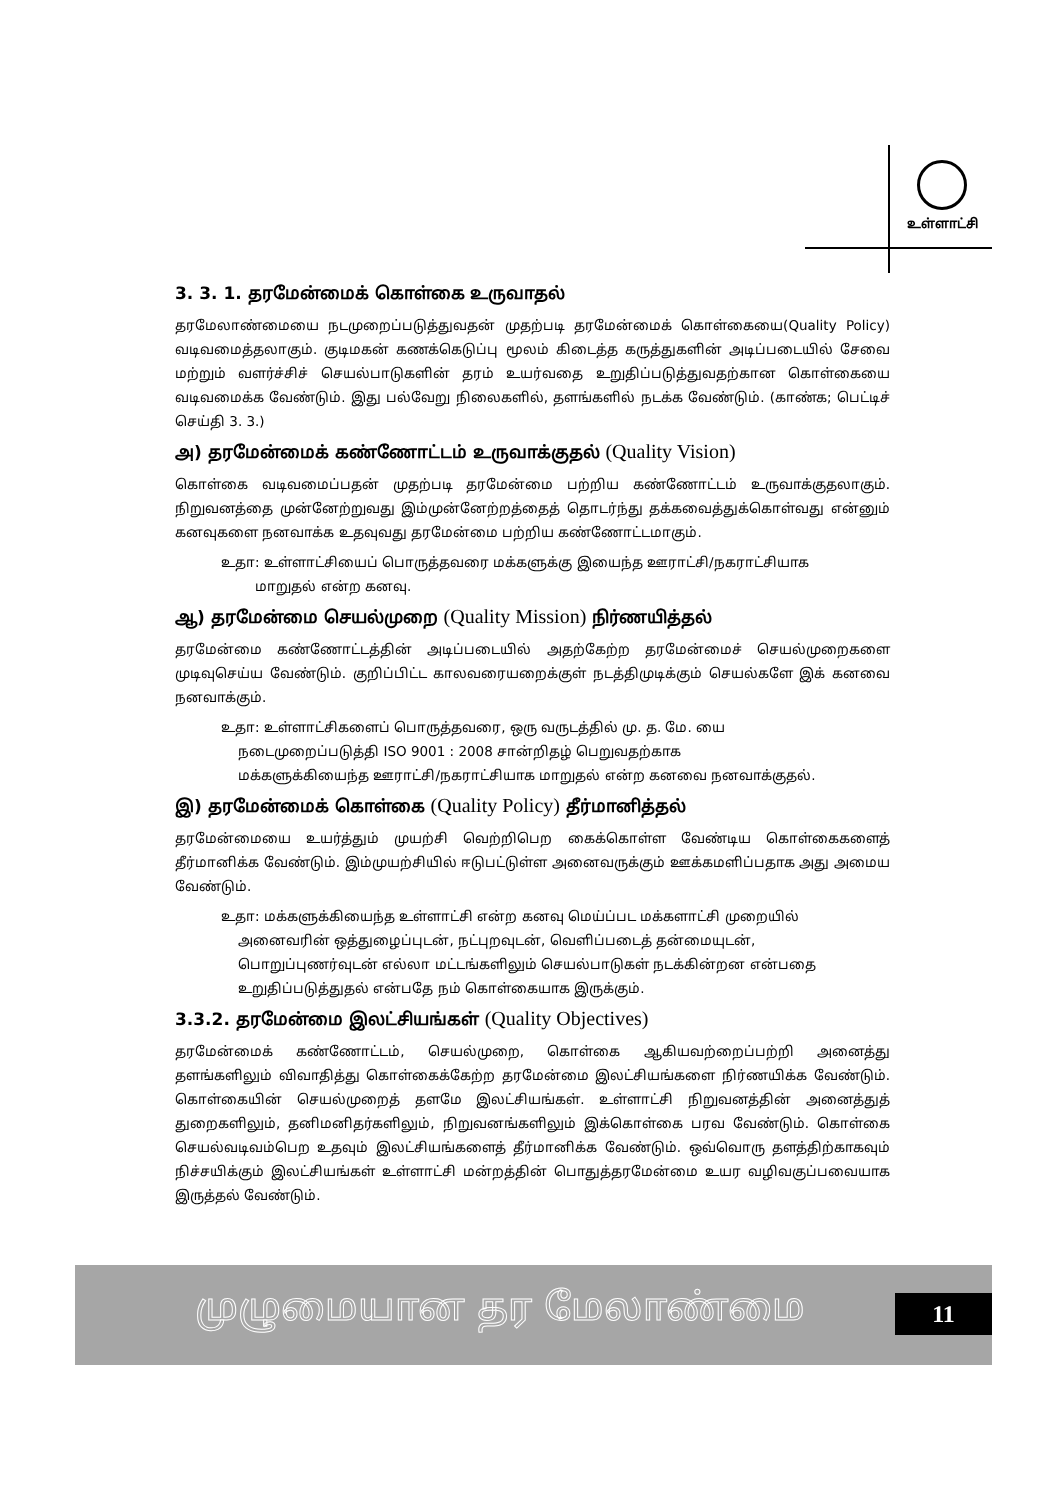உள்ளாட்சி
3. 3. 1. தரமேன்மைக் கொள்கை உருவாதல்
தரமேலாண்மையை நடமுறைப்படுத்துவதன் முதற்படி தரமேன்மைக் கொள்கையை(Quality Policy) வடிவமைத்தலாகும். குடிமகன் கணக்கெடுப்பு மூலம் கிடைத்த கருத்துகளின் அடிப்படையில் சேவை மற்றும் வளர்ச்சிச் செயல்பாடுகளின் தரம் உயர்வதை உறுதிப்படுத்துவதற்கான கொள்கையை வடிவமைக்க வேண்டும். இது பல்வேறு நிலைகளில், தளங்களில் நடக்க வேண்டும். (காண்க; பெட்டிச் செய்தி 3. 3.)
அ) தரமேன்மைக் கண்ணோட்டம் உருவாக்குதல் (Quality Vision)
கொள்கை வடிவமைப்பதன் முதற்படி தரமேன்மை பற்றிய கண்ணோட்டம் உருவாக்குதலாகும். நிறுவனத்தை முன்னேற்றுவது இம்முன்னேற்றத்தைத் தொடர்ந்து தக்கவைத்துக்கொள்வது என்னும் கனவுகளை நனவாக்க உதவுவது தரமேன்மை பற்றிய கண்ணோட்டமாகும்.
உதா: உள்ளாட்சியைப் பொருத்தவரை மக்களுக்கு இயைந்த ஊராட்சி/நகராட்சியாக
மாறுதல் என்ற கனவு.
ஆ) தரமேன்மை செயல்முறை (Quality Mission) நிர்ணயித்தல்
தரமேன்மை கண்ணோட்டத்தின் அடிப்படையில் அதற்கேற்ற தரமேன்மைச் செயல்முறைகளை முடிவுசெய்ய வேண்டும். குறிப்பிட்ட காலவரையறைக்குள் நடத்திமுடிக்கும் செயல்களே இக் கனவை நனவாக்கும்.
உதா: உள்ளாட்சிகளைப் பொருத்தவரை, ஒரு வருடத்தில் மு. த. மே. யை
நடைமுறைப்படுத்தி ISO 9001 : 2008 சான்றிதழ் பெறுவதற்காக
மக்களுக்கியைந்த ஊராட்சி/நகராட்சியாக மாறுதல் என்ற கனவை நனவாக்குதல்.
இ) தரமேன்மைக் கொள்கை (Quality Policy) தீர்மானித்தல்
தரமேன்மையை உயர்த்தும் முயற்சி வெற்றிபெற கைக்கொள்ள வேண்டிய கொள்கைகளைத் தீர்மானிக்க வேண்டும். இம்முயற்சியில் ஈடுபட்டுள்ள அனைவருக்கும் ஊக்கமளிப்பதாக அது அமைய வேண்டும்.
உதா: மக்களுக்கியைந்த உள்ளாட்சி என்ற கனவு மெய்ப்பட மக்களாட்சி முறையில்
அனைவரின் ஒத்துழைப்புடன், நட்புறவுடன், வெளிப்படைத் தன்மையுடன்,
பொறுப்புணர்வுடன் எல்லா மட்டங்களிலும் செயல்பாடுகள் நடக்கின்றன என்பதை
உறுதிப்படுத்துதல் என்பதே நம் கொள்கையாக இருக்கும்.
3.3.2. தரமேன்மை இலட்சியங்கள் (Quality Objectives)
தரமேன்மைக் கண்ணோட்டம், செயல்முறை, கொள்கை ஆகியவற்றைப்பற்றி அனைத்து தளங்களிலும் விவாதித்து கொள்கைக்கேற்ற தரமேன்மை இலட்சியங்களை நிர்ணயிக்க வேண்டும். கொள்கையின் செயல்முறைத் தளமே இலட்சியங்கள். உள்ளாட்சி நிறுவனத்தின் அனைத்துத் துறைகளிலும், தனிமனிதர்களிலும், நிறுவனங்களிலும் இக்கொள்கை பரவ வேண்டும். கொள்கை செயல்வடிவம்பெற உதவும் இலட்சியங்களைத் தீர்மானிக்க வேண்டும். ஒவ்வொரு தளத்திற்காகவும் நிச்சயிக்கும் இலட்சியங்கள் உள்ளாட்சி மன்றத்தின் பொதுத்தரமேன்மை உயர வழிவகுப்பவையாக இருத்தல் வேண்டும்.
முழுமையான தர மேலாண்மை 11